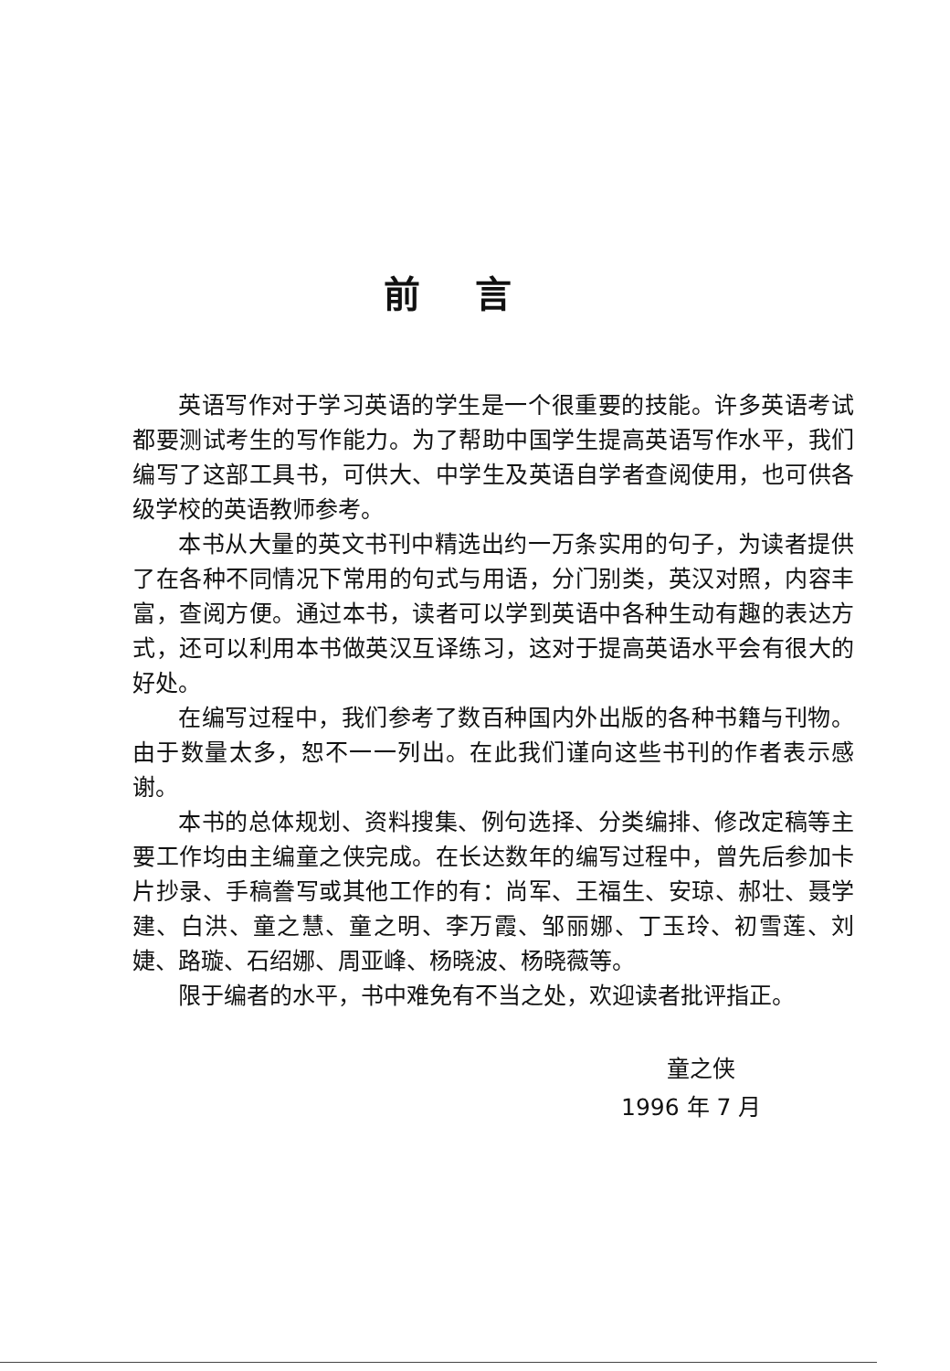前言
英语写作对于学习英语的学生是一个很重要的技能。许多英语考试都要测试考生的写作能力。为了帮助中国学生提高英语写作水平，我们编写了这部工具书，可供大、中学生及英语自学者查阅使用，也可供各级学校的英语教师参考。
本书从大量的英文书刊中精选出约一万条实用的句子，为读者提供了在各种不同情况下常用的句式与用语，分门别类，英汉对照，内容丰富，查阅方便。通过本书，读者可以学到英语中各种生动有趣的表达方式，还可以利用本书做英汉互译练习，这对于提高英语水平会有很大的好处。
在编写过程中，我们参考了数百种国内外出版的各种书籍与刊物。由于数量太多，恕不一一列出。在此我们谨向这些书刊的作者表示感谢。
本书的总体规划、资料搜集、例句选择、分类编排、修改定稿等主要工作均由主编童之侠完成。在长达数年的编写过程中，曾先后参加卡片抄录、手稿誊写或其他工作的有：尚军、王福生、安琼、郝壮、聂学建、白洪、童之慧、童之明、李万霞、邹丽娜、丁玉玲、初雪莲、刘婕、路璇、石绍娜、周亚峰、杨晓波、杨晓薇等。
限于编者的水平，书中难免有不当之处，欢迎读者批评指正。
童之侠
1996 年 7 月